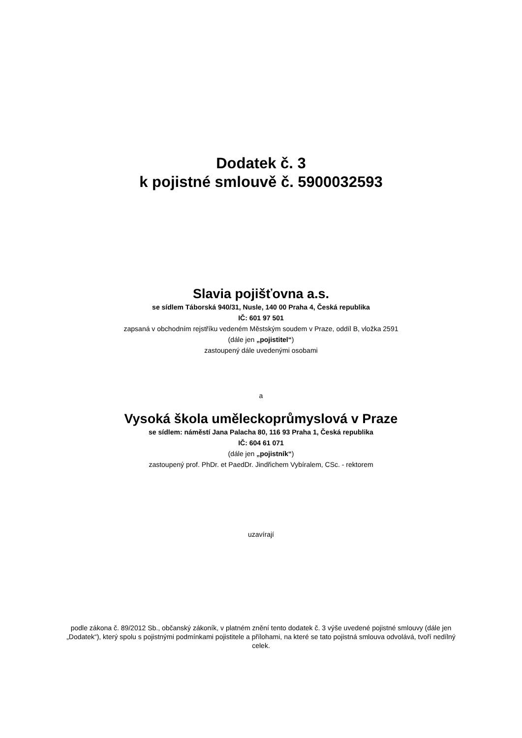Dodatek č. 3
k pojistné smlouvě č. 5900032593
Slavia pojišťovna a.s.
se sídlem Táborská 940/31, Nusle, 140 00 Praha 4, Česká republika
IČ: 601 97 501
zapsaná v obchodním rejstříku vedeném Městským soudem v Praze, oddíl B, vložka 2591
(dále jen „pojistitel“)
zastoupený dále uvedenými osobami
a
Vysoká škola uměleckoprůmyslová v Praze
se sídlem: náměstí Jana Palacha 80, 116 93 Praha 1, Česká republika
IČ: 604 61 071
(dále jen „pojistník“)
zastoupený prof. PhDr. et PaedDr. Jindřichem Vybíralem, CSc. - rektorem
uzavírají
podle zákona č. 89/2012 Sb., občanský zákoník, v platném znění tento dodatek č. 3 výše uvedené pojistné smlouvy (dále jen „Dodatek“), který spolu s pojistnými podmínkami pojistitele a přílohami, na které se tato pojistná smlouva odvolává, tvoří nedílný celek.